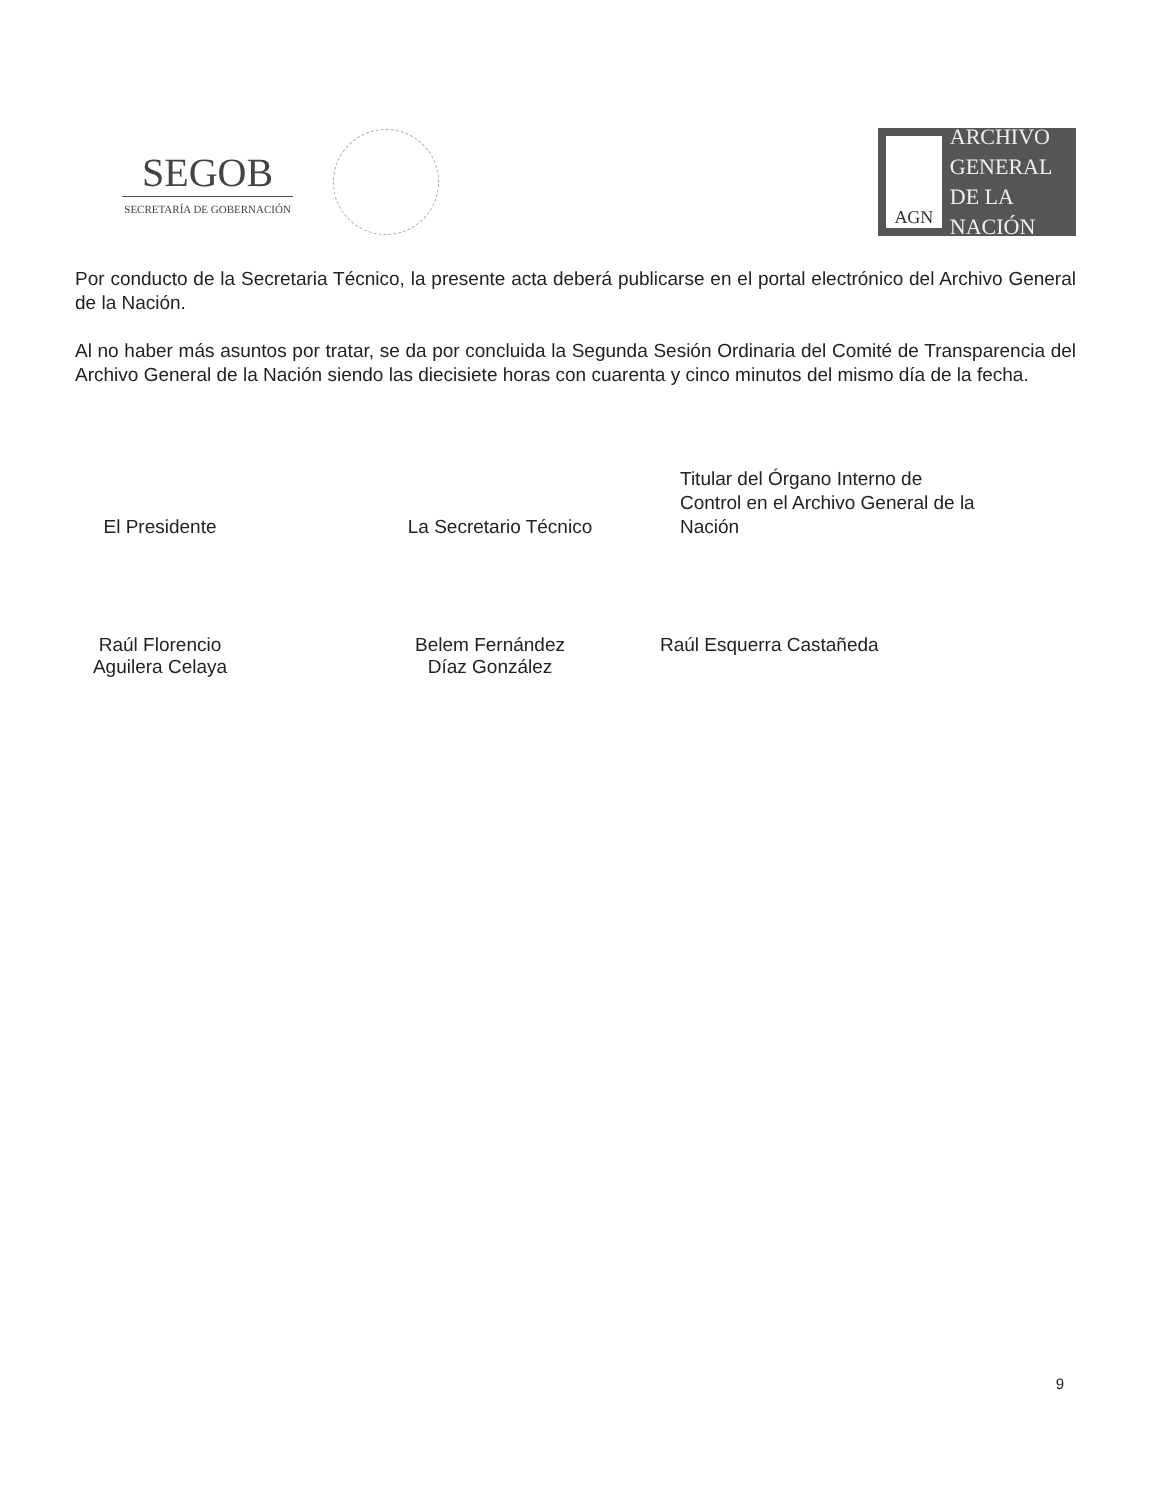SEGOB
SECRETARÍA DE GOBERNACIÓN
AGN
ARCHIVO
GENERAL
DE LA NACIÓN
Por conducto de la Secretaria Técnico, la presente acta deberá publicarse en el portal electrónico del Archivo General de la Nación.
Al no haber más asuntos por tratar, se da por concluida la Segunda Sesión Ordinaria del Comité de Transparencia del Archivo General de la Nación siendo las diecisiete horas con cuarenta y cinco minutos del mismo día de la fecha.
El Presidente
La Secretario Técnico
Titular del Órgano Interno de Control en el Archivo General de la Nación
Raúl Florencio
Aguilera Celaya
Belem Fernández
Díaz González
Raúl Esquerra Castañeda
9